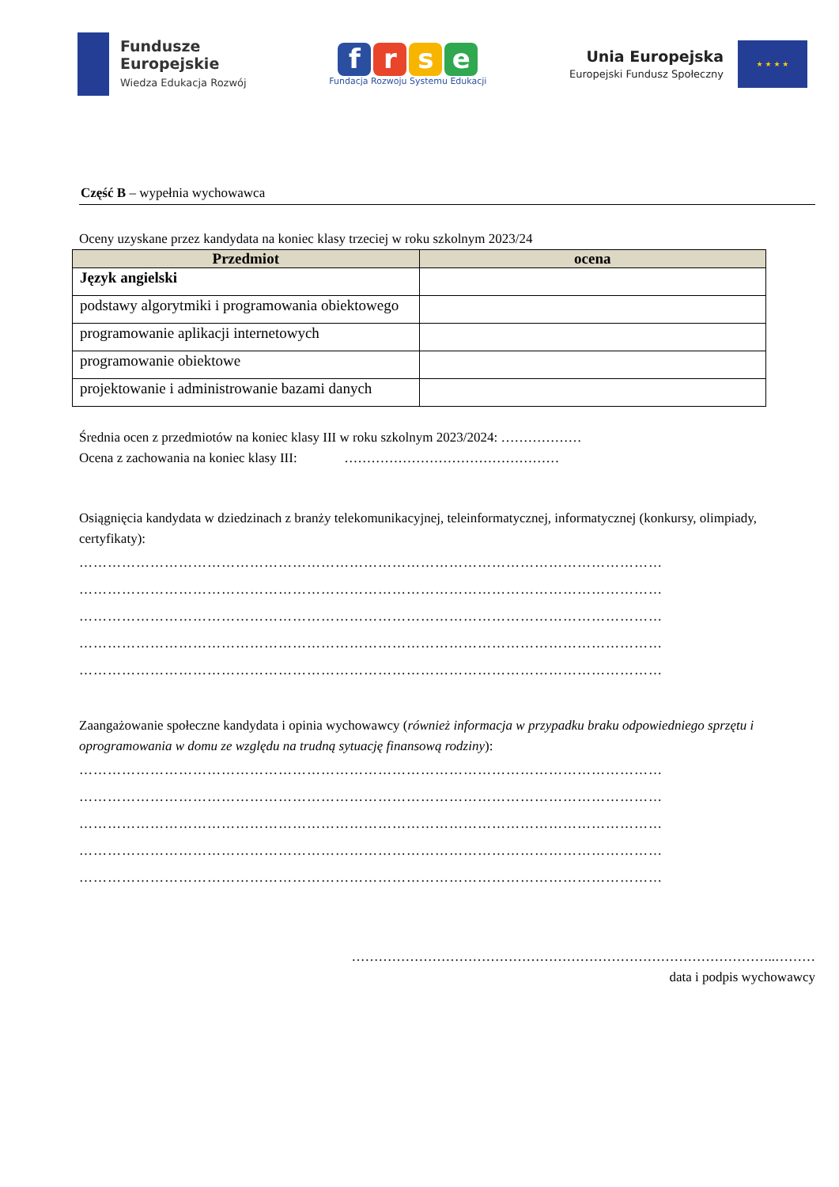Fundusze
Europejskie
Wiedza Edukacja Rozwój
frse
Fundacja Rozwoju Systemu Edukacji
Unia Europejska
Europejski Fundusz Społeczny
★ ★ ★ ★
Część B – wypełnia wychowawca
Oceny uzyskane przez kandydata na koniec klasy trzeciej w roku szkolnym 2023/24
| Przedmiot | ocena |
| --- | --- |
| Język angielski | |
| podstawy algorytmiki i programowania obiektowego | |
| programowanie aplikacji internetowych | |
| programowanie obiektowe | |
| projektowanie i administrowanie bazami danych | |
Średnia ocen z przedmiotów na koniec klasy III w roku szkolnym 2023/2024: ………………
Ocena z zachowania na koniec klasy III: …………………………………………
Osiągnięcia kandydata w dziedzinach z branży telekomunikacyjnej, teleinformatycznej, informatycznej (konkursy, olimpiady, certyfikaty):
……………………………………………………………………………………………………………
……………………………………………………………………………………………………………
……………………………………………………………………………………………………………
……………………………………………………………………………………………………………
……………………………………………………………………………………………………………
Zaangażowanie społeczne kandydata i opinia wychowawcy (również informacja w przypadku braku odpowiedniego sprzętu i oprogramowania w domu ze względu na trudną sytuację finansową rodziny):
……………………………………………………………………………………………………………
……………………………………………………………………………………………………………
……………………………………………………………………………………………………………
……………………………………………………………………………………………………………
……………………………………………………………………………………………………………
…………………………………………………………………………………..………
data i podpis wychowawcy